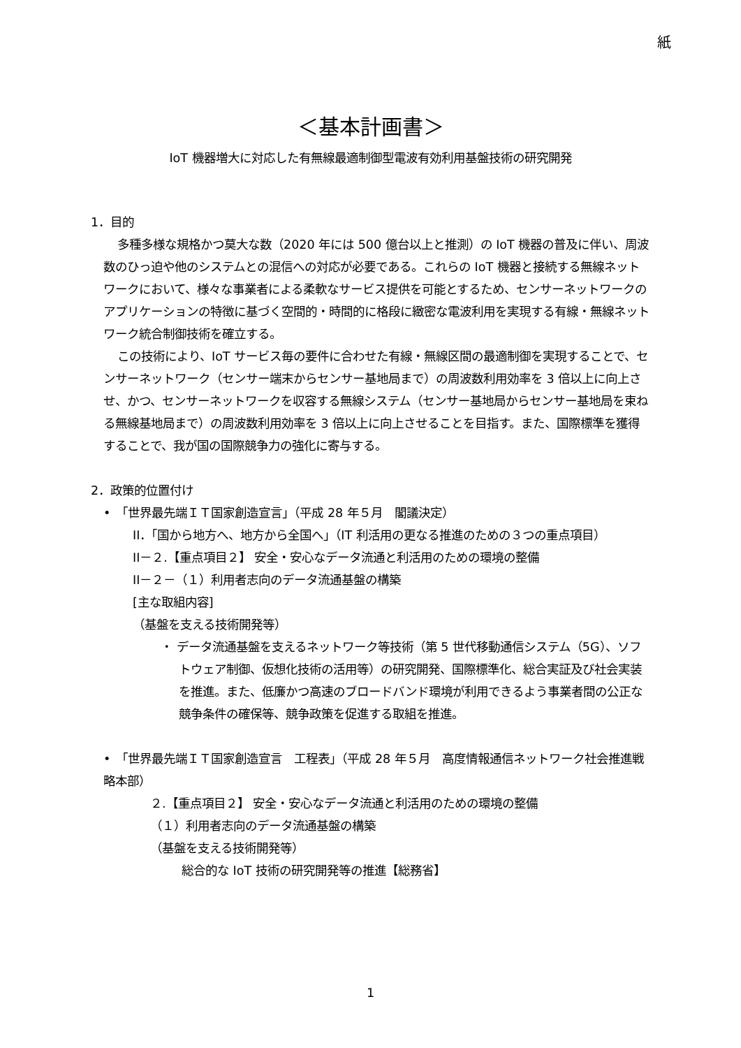紙
＜基本計画書＞
IoT 機器増大に対応した有無線最適制御型電波有効利用基盤技術の研究開発
1．目的
多種多様な規格かつ莫大な数（2020 年には 500 億台以上と推測）の IoT 機器の普及に伴い、周波数のひっ迫や他のシステムとの混信への対応が必要である。これらの IoT 機器と接続する無線ネットワークにおいて、様々な事業者による柔軟なサービス提供を可能とするため、センサーネットワークのアプリケーションの特徴に基づく空間的・時間的に格段に緻密な電波利用を実現する有線・無線ネットワーク統合制御技術を確立する。
この技術により、IoT サービス毎の要件に合わせた有線・無線区間の最適制御を実現することで、センサーネットワーク（センサー端末からセンサー基地局まで）の周波数利用効率を 3 倍以上に向上させ、かつ、センサーネットワークを収容する無線システム（センサー基地局からセンサー基地局を束ねる無線基地局まで）の周波数利用効率を 3 倍以上に向上させることを目指す。また、国際標準を獲得することで、我が国の国際競争力の強化に寄与する。
2．政策的位置付け
•　「世界最先端ＩＴ国家創造宣言」（平成 28 年５月　閣議決定）
II．「国から地方へ、地方から全国へ」（IT 利活用の更なる推進のための３つの重点項目）
II－２.【重点項目２】 安全・安心なデータ流通と利活用のための環境の整備
II－２－（１）利用者志向のデータ流通基盤の構築
[主な取組内容]
（基盤を支える技術開発等）
・ データ流通基盤を支えるネットワーク等技術（第 5 世代移動通信システム（5G）、ソフトウェア制御、仮想化技術の活用等）の研究開発、国際標準化、総合実証及び社会実装を推進。また、低廉かつ高速のブロードバンド環境が利用できるよう事業者間の公正な競争条件の確保等、競争政策を促進する取組を推進。
•　「世界最先端ＩＴ国家創造宣言　工程表」（平成 28 年５月　高度情報通信ネットワーク社会推進戦略本部）
２.【重点項目２】 安全・安心なデータ流通と利活用のための環境の整備
（１）利用者志向のデータ流通基盤の構築
（基盤を支える技術開発等）
総合的な IoT 技術の研究開発等の推進【総務省】
1